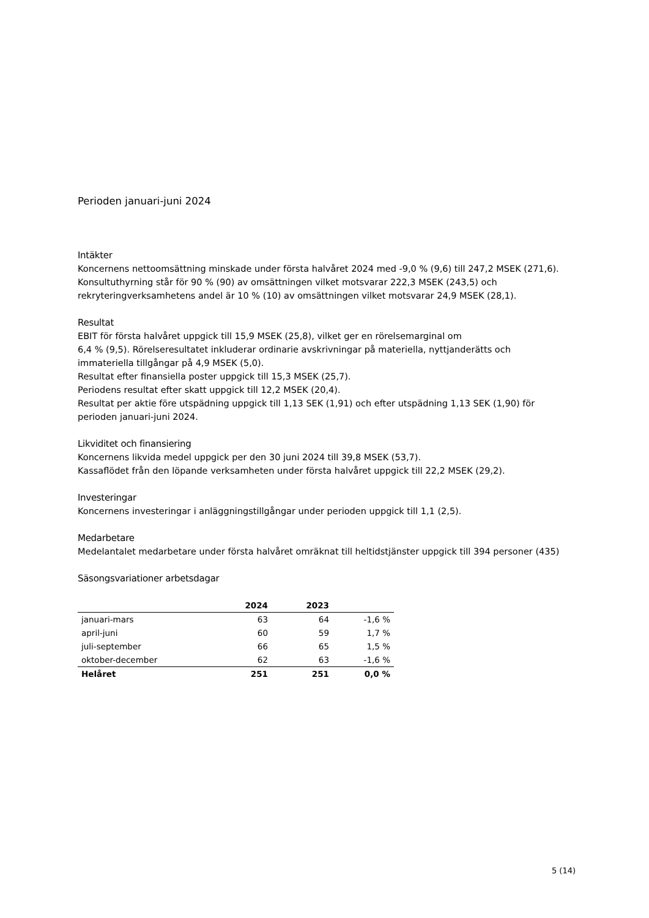Perioden januari-juni 2024
Intäkter
Koncernens nettoomsättning minskade under första halvåret 2024 med -9,0 % (9,6) till 247,2 MSEK (271,6).
Konsultuthyrning står för 90 % (90) av omsättningen vilket motsvarar 222,3 MSEK (243,5) och
rekryteringverksamhetens andel är 10 % (10) av omsättningen vilket motsvarar 24,9 MSEK (28,1).
Resultat
EBIT för första halvåret uppgick till 15,9 MSEK (25,8), vilket ger en rörelsemarginal om
6,4 % (9,5). Rörelseresultatet inkluderar ordinarie avskrivningar på materiella, nyttjanderätts och
immateriella tillgångar på 4,9 MSEK (5,0).
Resultat efter finansiella poster uppgick till 15,3 MSEK (25,7).
Periodens resultat efter skatt uppgick till 12,2 MSEK (20,4).
Resultat per aktie före utspädning uppgick till 1,13 SEK (1,91) och efter utspädning 1,13 SEK (1,90) för
perioden januari-juni 2024.
Likviditet och finansiering
Koncernens likvida medel uppgick per den 30 juni 2024 till 39,8 MSEK (53,7).
Kassaflödet från den löpande verksamheten under första halvåret uppgick till 22,2 MSEK (29,2).
Investeringar
Koncernens investeringar i anläggningstillgångar under perioden uppgick till 1,1 (2,5).
Medarbetare
Medelantalet medarbetare under första halvåret omräknat till heltidstjänster uppgick till 394 personer (435)
Säsongsvariationer arbetsdagar
| | 2024 | 2023 | |
| --- | --- | --- | --- |
| januari-mars | 63 | 64 | -1,6 % |
| april-juni | 60 | 59 | 1,7 % |
| juli-september | 66 | 65 | 1,5 % |
| oktober-december | 62 | 63 | -1,6 % |
| Helåret | 251 | 251 | 0,0 % |
5 (14)